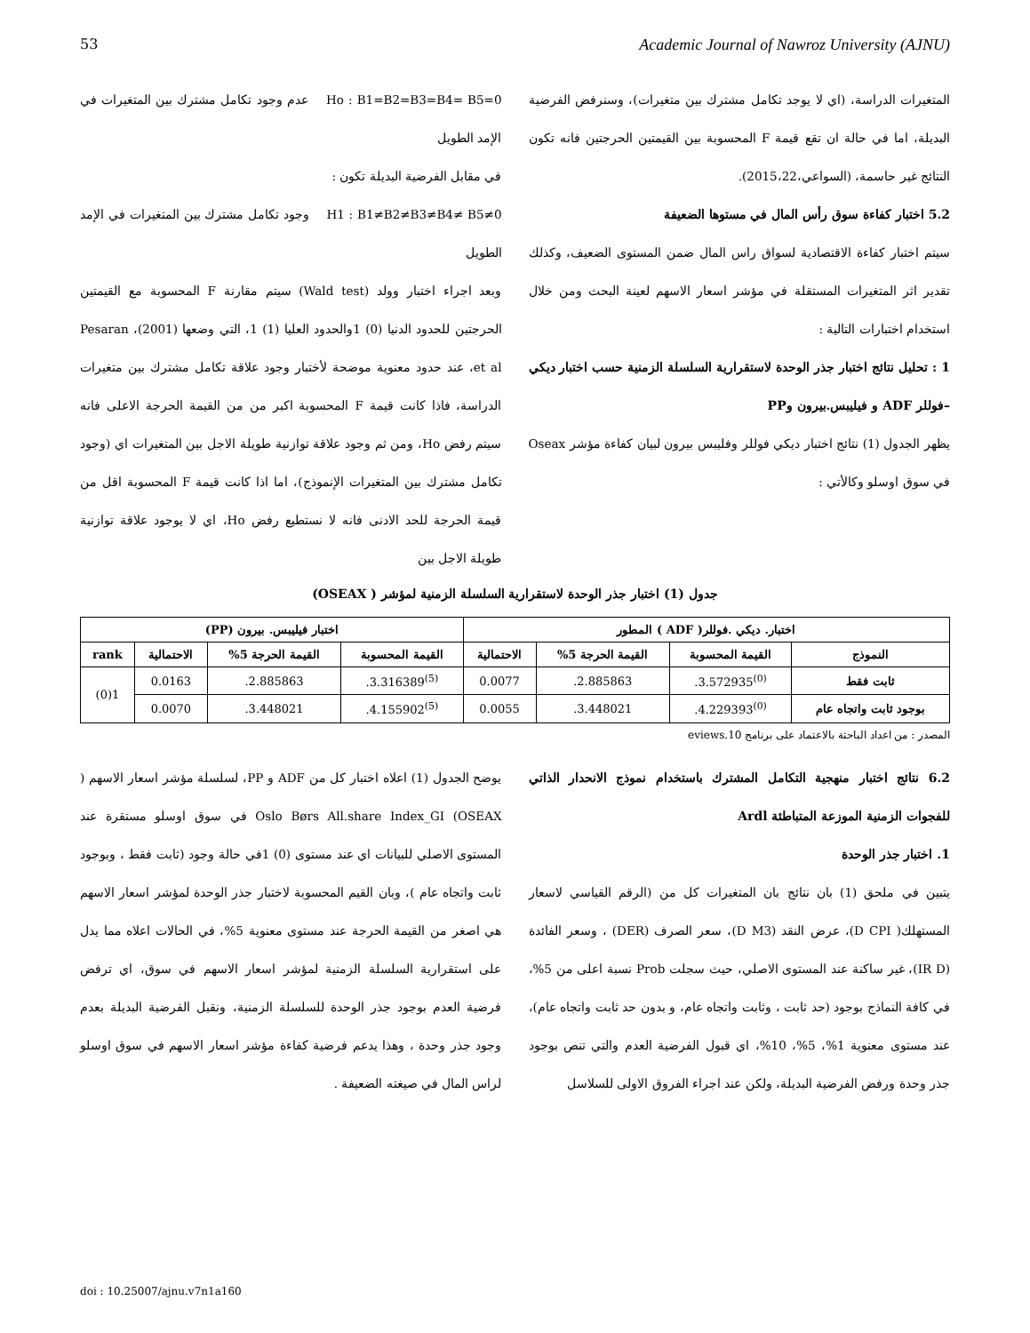53 Academic Journal of Nawroz University (AJNU)
Ho : B1=B2=B3=B4= B5=0 عدم وجود تكامل مشترك بين المتغيرات في الإمد الطويل
في مقابل الفرضية البديلة تكون :
H1 : B1≠B2≠B3≠B4≠ B5≠0 وجود تكامل مشترك بين المتغيرات في الإمد الطويل
وبعد اجراء اختبار وولد (Wald test) سيتم مقارنة F المحسوبة مع القيمتين الحرجتين للحدود الدنيا (0) 1والحدود العليا (1) 1، التي وضعها Pesaran ،(2001) et al، عند حدود معنوية موضحة لأختبار وجود علاقة تكامل مشترك بين متغيرات الدراسة، فاذا كانت قيمة F المحسوبة اكبر من من القيمة الحرجة الاعلى فانه سيتم رفض Ho، ومن ثم وجود علاقة توازنية طويلة الاجل بين المتغيرات اي (وجود تكامل مشترك بين المتغيرات الإنموذج)، اما اذا كانت قيمة F المحسوبة اقل من قيمة الحرجة للحد الادنى فانه لا نستطيع رفض Ho، اي لا يوجود علاقة توازنية طويلة الاجل بين
المتغيرات الدراسة، (اي لا يوجد تكامل مشترك بين متغيرات)، وسنرفض الفرضية البديلة، اما في حالة ان تقع قيمة F المحسوبة بين القيمتين الحرجتين فانه تكون النتائج غير حاسمة، (السواعي،2015،22).
5.2 اختبار كفاءة سوق رأس المال في مستوها الضعيفة
سيتم اختبار كفاءة الاقتصادية لسواق راس المال ضمن المستوى الضعيف، وكذلك تقدير اثر المتغيرات المستقلة في مؤشر اسعار الاسهم لعينة البحث ومن خلال استخدام اختبارات التالية :
1 : تحليل نتائج اختبار جذر الوحدة لاستقرارية السلسلة الزمنية حسب اختبار ديكي –فوللر ADF و فيليبس.بيرون وPP
يظهر الجدول (1) نتائج اختبار ديكي فوللر وفليبس بيرون لبيان كفاءة مؤشر Oseax في سوق اوسلو وكالأتي :
جدول (1) اختبار جذر الوحدة لاستقرارية السلسلة الزمنية لمؤشر ( OSEAX)
| اختبار. ديكي .فوللر( ADF ) المطور | | | | اختبار فيليبس. بيرون (PP) | | | |
| --- | --- | --- | --- | --- | --- | --- | --- |
| النموذج | القيمة المحسوبة | القيمة الحرجة 5% | الاحتمالية | القيمة المحسوبة | القيمة الحرجة 5% | الاحتمالية | rank |
| ثابت فقط | <sup>(0)</sup> 3.572935. | 2.885863. | 0.0077 | <sup>(5)</sup> 3.316389. | 2.885863. | 0.0163 | 1(0) |
| بوجود ثابت واتجاه عام | <sup>(0)</sup> 4.229393. | 3.448021. | 0.0055 | <sup>(5)</sup> 4.155902. | 3.448021. | 0.0070 | |
المصدر : من اعداد الباحثة بالاعتماد على برنامج eviews.10
يوضح الجدول (1) اعلاه اختبار كل من ADF و PP، لسلسلة مؤشر اسعار الاسهم ( Oslo Børs All.share Index_GI (OSEAX في سوق اوسلو مستقرة عند المستوى الاصلي للبيانات اي عند مستوى (0) 1في حالة وجود (ثابت فقط ، وبوجود ثابت واتجاه عام )، وبان القيم المحسوبة لاختبار جذر الوحدة لمؤشر اسعار الاسهم هي اصغر من القيمة الحرجة عند مستوى معنوية 5%، في الحالات اعلاه مما يدل على استقرارية السلسلة الزمنية لمؤشر اسعار الاسهم في سوق، اي ترفض فرضية العدم بوجود جذر الوحدة للسلسلة الزمنية، ونقبل الفرضية البديلة بعدم وجود جذر وحدة ، وهذا يدعم فرضية كفاءة مؤشر اسعار الاسهم في سوق اوسلو لراس المال في صيغته الضعيفة .
6.2 نتائج اختبار منهجية التكامل المشترك باستخدام نموذج الانحدار الذاتي للفجوات الزمنية الموزعة المتباطئة Ardl
1. اختبار جذر الوحدة
يتبين في ملحق (1) بان نتائج بان المتغيرات كل من (الرقم القياسي لاسعار المستهلك( D CPI)، عرض النقد (D M3)، سعر الصرف (DER) ، وسعر الفائدة (IR D)، غير ساكنة عند المستوى الاصلي، حيث سجلت Prob نسبة اعلى من 5%، في كافة النماذج بوجود (حد ثابت ، وثابت واتجاه عام، و بدون حد ثابت واتجاه عام)، عند مستوى معنوية 1%، 5%، 10%، اي قبول الفرضية العدم والتي تنص بوجود جذر وحدة ورفض الفرضية البديلة، ولكن عند اجراء الفروق الاولى للسلاسل
doi : 10.25007/ajnu.v7n1a160